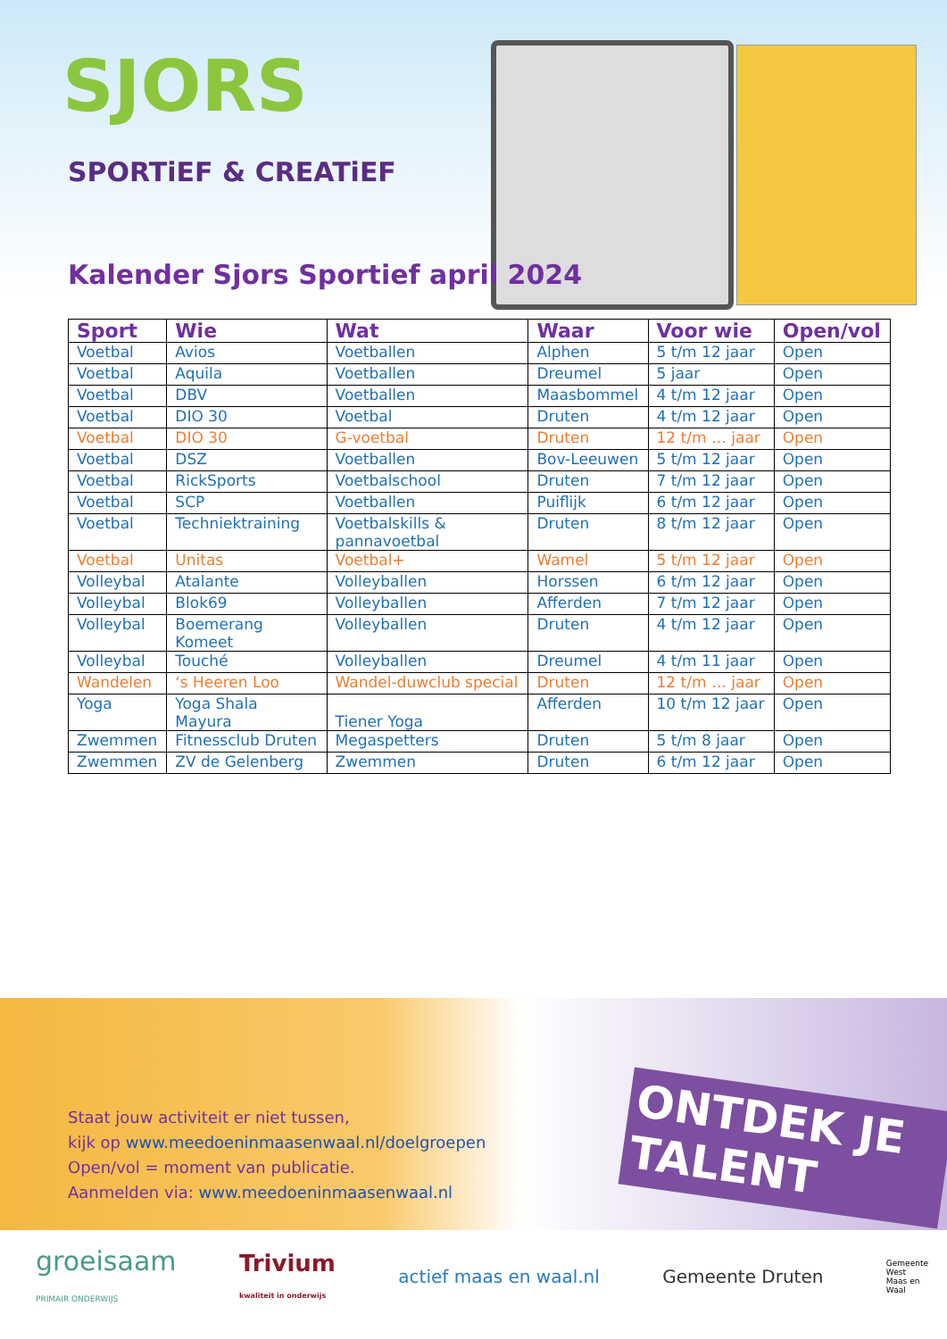SJORS
SPORTiEF & CREATiEF
Kalender Sjors Sportief april 2024
| Sport | Wie | Wat | Waar | Voor wie | Open/vol |
| --- | --- | --- | --- | --- | --- |
| Voetbal | Avios | Voetballen | Alphen | 5 t/m 12 jaar | Open |
| Voetbal | Aquila | Voetballen | Dreumel | 5 jaar | Open |
| Voetbal | DBV | Voetballen | Maasbommel | 4 t/m 12 jaar | Open |
| Voetbal | DIO 30 | Voetbal | Druten | 4 t/m 12 jaar | Open |
| Voetbal | DIO 30 | G-voetbal | Druten | 12 t/m … jaar | Open |
| Voetbal | DSZ | Voetballen | Bov-Leeuwen | 5 t/m 12 jaar | Open |
| Voetbal | RickSports | Voetbalschool | Druten | 7 t/m 12 jaar | Open |
| Voetbal | SCP | Voetballen | Puiflijk | 6 t/m 12 jaar | Open |
| Voetbal | Techniektraining | Voetbalskills & pannavoetbal | Druten | 8 t/m 12 jaar | Open |
| Voetbal | Unitas | Voetbal+ | Wamel | 5 t/m 12 jaar | Open |
| Volleybal | Atalante | Volleyballen | Horssen | 6 t/m 12 jaar | Open |
| Volleybal | Blok69 | Volleyballen | Afferden | 7 t/m 12 jaar | Open |
| Volleybal | Boemerang Komeet | Volleyballen | Druten | 4 t/m 12 jaar | Open |
| Volleybal | Touché | Volleyballen | Dreumel | 4 t/m 11 jaar | Open |
| Wandelen | ‘s Heeren Loo | Wandel-duwclub special | Druten | 12 t/m … jaar | Open |
| Yoga | Yoga Shala Mayura | Tiener Yoga | Afferden | 10 t/m 12 jaar | Open |
| Zwemmen | Fitnessclub Druten | Megaspetters | Druten | 5 t/m 8 jaar | Open |
| Zwemmen | ZV de Gelenberg | Zwemmen | Druten | 6 t/m 12 jaar | Open |
ONTDEK JE TALENT
Staat jouw activiteit er niet tussen,
kijk op www.meedoeninmaasenwaal.nl/doelgroepen
Open/vol = moment van publicatie.
Aanmelden via: www.meedoeninmaasenwaal.nl
groeisaam
PRIMAIR ONDERWIJS
Trivium
kwaliteit in onderwijs
actief maas en waal.nl Gemeente Druten
Gemeente
West
Maas en
Waal